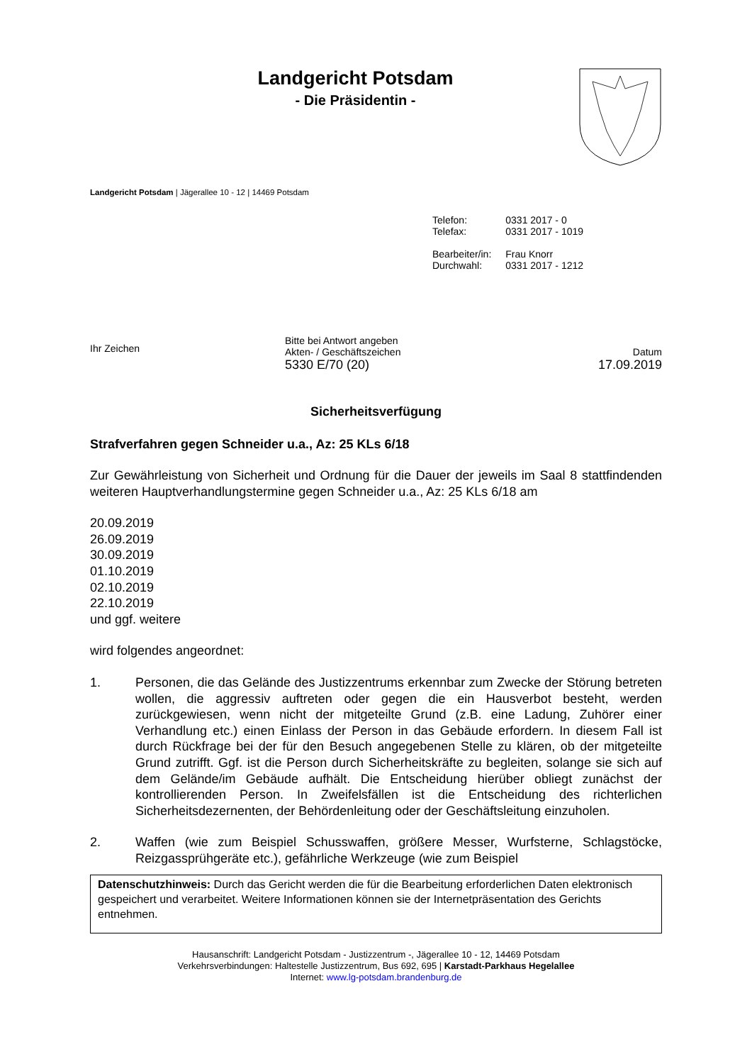Landgericht Potsdam
- Die Präsidentin -
Landgericht Potsdam | Jägerallee 10 - 12 | 14469 Potsdam
| Telefon: | 0331 2017 - 0 |
| Telefax: | 0331 2017 - 1019 |
| Bearbeiter/in: | Frau Knorr |
| Durchwahl: | 0331 2017 - 1212 |
Ihr Zeichen
Bitte bei Antwort angeben
Akten- / Geschäftszeichen
5330 E/70 (20)
Datum
17.09.2019
Sicherheitsverfügung
Strafverfahren gegen Schneider u.a., Az: 25 KLs 6/18
Zur Gewährleistung von Sicherheit und Ordnung für die Dauer der jeweils im Saal 8 stattfindenden weiteren Hauptverhandlungstermine gegen Schneider u.a., Az: 25 KLs 6/18 am
20.09.2019
26.09.2019
30.09.2019
01.10.2019
02.10.2019
22.10.2019
und ggf. weitere
wird folgendes angeordnet:
1. Personen, die das Gelände des Justizzentrums erkennbar zum Zwecke der Störung betreten wollen, die aggressiv auftreten oder gegen die ein Hausverbot besteht, werden zurückgewiesen, wenn nicht der mitgeteilte Grund (z.B. eine Ladung, Zuhörer einer Verhandlung etc.) einen Einlass der Person in das Gebäude erfordern. In diesem Fall ist durch Rückfrage bei der für den Besuch angegebenen Stelle zu klären, ob der mitgeteilte Grund zutrifft. Ggf. ist die Person durch Sicherheitskräfte zu begleiten, solange sie sich auf dem Gelände/im Gebäude aufhält. Die Entscheidung hierüber obliegt zunächst der kontrollierenden Person. In Zweifelsfällen ist die Entscheidung des richterlichen Sicherheitsdezernenten, der Behördenleitung oder der Geschäftsleitung einzuholen.
2. Waffen (wie zum Beispiel Schusswaffen, größere Messer, Wurfsterne, Schlagstöcke, Reizgassprühgeräte etc.), gefährliche Werkzeuge (wie zum Beispiel
Datenschutzhinweis: Durch das Gericht werden die für die Bearbeitung erforderlichen Daten elektronisch gespeichert und verarbeitet. Weitere Informationen können sie der Internetpräsentation des Gerichts entnehmen.
Hausanschrift: Landgericht Potsdam - Justizzentrum -, Jägerallee 10 - 12, 14469 Potsdam
Verkehrsverbindungen: Haltestelle Justizzentrum, Bus 692, 695 | Karstadt-Parkhaus Hegelallee
Internet: www.lg-potsdam.brandenburg.de